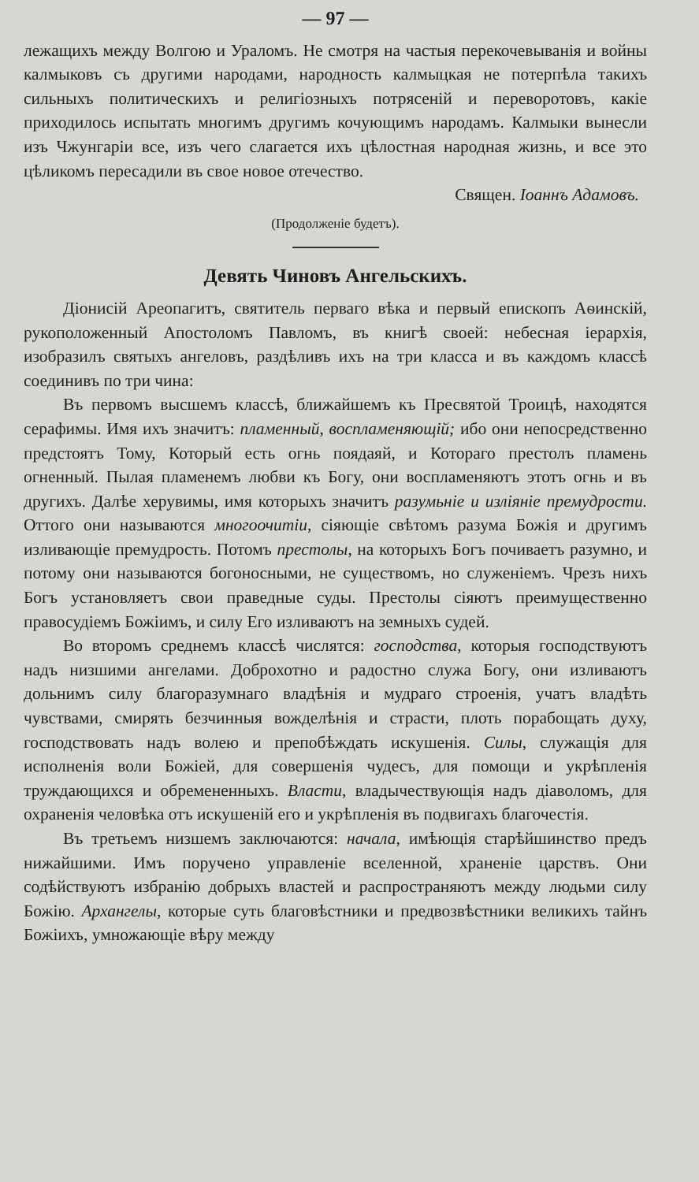— 97 —
лежащихъ между Волгою и Ураломъ. Не смотря на частыя перекочевыванія и войны калмыковъ съ другими народами, народность калмыцкая не потерпѣла такихъ сильныхъ политическихъ и религіозныхъ потрясеній и переворотовъ, какіе приходилось испытать многимъ другимъ кочующимъ народамъ. Калмыки вынесли изъ Чжунгаріи все, изъ чего слагается ихъ цѣлостная народная жизнь, и все это цѣликомъ пересадили въ свое новое отечество.
Священ. Іоаннъ Адамовъ.
(Продолженіе будетъ).
Девять Чиновъ Ангельскихъ.
Діонисій Ареопагитъ, святитель перваго вѣка и первый епископъ Аѳинскій, рукоположенный Апостоломъ Павломъ, въ книгѣ своей: небесная іерархія, изобразилъ святыхъ ангеловъ, раздѣливъ ихъ на три класса и въ каждомъ классѣ соединивъ по три чина:
Въ первомъ высшемъ классѣ, ближайшемъ къ Пресвятой Троицѣ, находятся серафимы. Имя ихъ значитъ: пламенный, воспламеняющій; ибо они непосредственно предстоятъ Тому, Который есть огнь поядаяй, и Котораго престолъ пламень огненный. Пылая пламенемъ любви къ Богу, они воспламеняютъ этотъ огнь и въ другихъ. Далѣе херувимы, имя которыхъ значитъ разумьніе и изліяніе премудрости. Оттого они называются многоочитіи, сіяющіе свѣтомъ разума Божія и другимъ изливающіе премудрость. Потомъ престолы, на которыхъ Богъ почиваетъ разумно, и потому они называются богоносными, не существомъ, но служеніемъ. Чрезъ нихъ Богъ установляетъ свои праведные суды. Престолы сіяютъ преимущественно правосудіемъ Божіимъ, и силу Его изливаютъ на земныхъ судей.
Во второмъ среднемъ классѣ числятся: господства, которыя господствуютъ надъ низшими ангелами. Доброхотно и радостно служа Богу, они изливаютъ дольнимъ силу благоразумнаго владѣнія и мудраго строенія, учатъ владѣть чувствами, смирять безчинныя вожделѣнія и страсти, плоть порабощать духу, господствовать надъ волею и препобѣждать искушенія. Силы, служащія для исполненія воли Божіей, для совершенія чудесъ, для помощи и укрѣпленія труждающихся и обремененныхъ. Власти, владычествующія надъ діаволомъ, для охраненія человѣка отъ искушеній его и укрѣпленія въ подвигахъ благочестія.
Въ третьемъ низшемъ заключаются: начала, имѣющія старѣйшинство предъ нижайшими. Имъ поручено управленіе вселенной, храненіе царствъ. Они содѣйствуютъ избранію добрыхъ властей и распространяютъ между людьми силу Божію. Архангелы, которые суть благовѣстники и предвозвѣстники великихъ тайнъ Божіихъ, умножающіе вѣру между